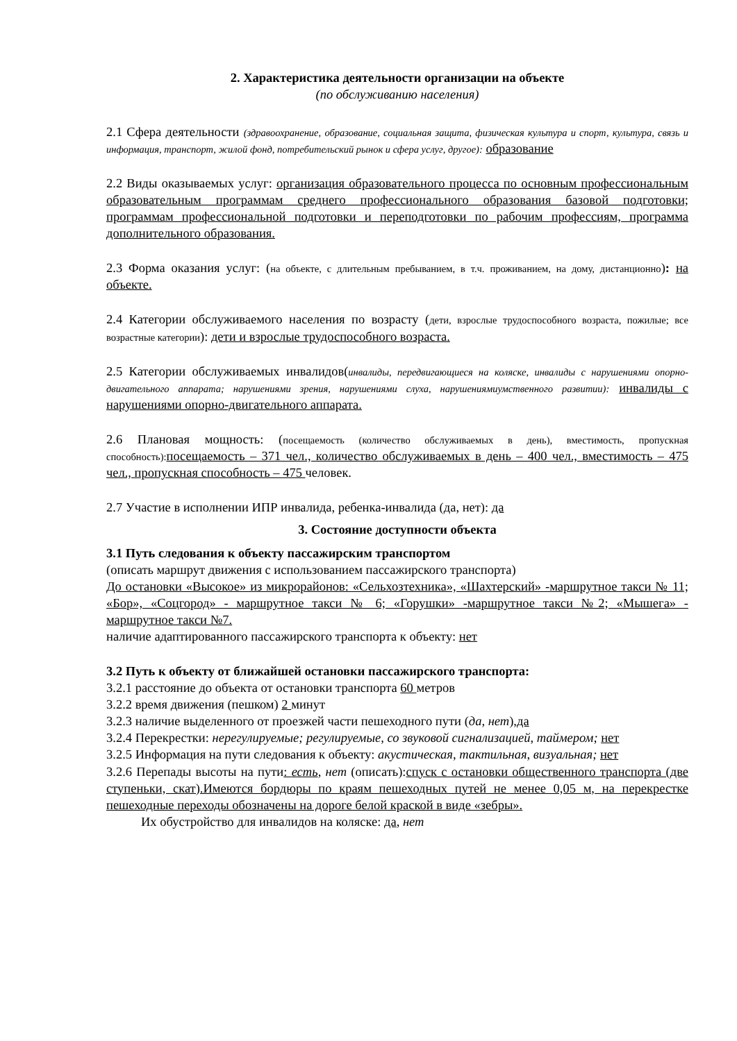2. Характеристика деятельности организации на объекте
(по обслуживанию населения)
2.1 Сфера деятельности (здравоохранение, образование, социальная защита, физическая культура и спорт, культура, связь и информация, транспорт, жилой фонд, потребительский рынок и сфера услуг, другое): образование
2.2 Виды оказываемых услуг: организация образовательного процесса по основным профессиональным образовательным программам среднего профессионального образования базовой подготовки; программам профессиональной подготовки и переподготовки по рабочим профессиям, программа дополнительного образования.
2.3 Форма оказания услуг: (на объекте, с длительным пребыванием, в т.ч. проживанием, на дому, дистанционно): на объекте.
2.4 Категории обслуживаемого населения по возрасту (дети, взрослые трудоспособного возраста, пожилые; все возрастные категории): дети и взрослые трудоспособного возраста.
2.5 Категории обслуживаемых инвалидов(инвалиды, передвигающиеся на коляске, инвалиды с нарушениями опорно-двигательного аппарата; нарушениями зрения, нарушениями слуха, нарушениямиумственного развитии): инвалиды с нарушениями опорно-двигательного аппарата.
2.6 Плановая мощность: (посещаемость (количество обслуживаемых в день), вместимость, пропускная способность): посещаемость – 371 чел., количество обслуживаемых в день – 400 чел., вместимость – 475 чел., пропускная способность – 475 человек.
2.7 Участие в исполнении ИПР инвалида, ребенка-инвалида (да, нет): да
3. Состояние доступности объекта
3.1 Путь следования к объекту пассажирским транспортом
(описать маршрут движения с использованием пассажирского транспорта)
До остановки «Высокое» из микрорайонов: «Сельхозтехника», «Шахтерский» -маршрутное такси № 11; «Бор», «Соцгород» - маршрутное такси № 6; «Горушки» -маршрутное такси №2; «Мышега» - маршрутное такси №7.
наличие адаптированного пассажирского транспорта к объекту: нет
3.2 Путь к объекту от ближайшей остановки пассажирского транспорта:
3.2.1 расстояние до объекта от остановки транспорта 60 метров
3.2.2 время движения (пешком) 2 минут
3.2.3 наличие выделенного от проезжей части пешеходного пути (да, нет),да
3.2.4 Перекрестки: нерегулируемые; регулируемые, со звуковой сигнализацией, таймером; нет
3.2.5 Информация на пути следования к объекту: акустическая, тактильная, визуальная; нет
3.2.6 Перепады высоты на пути: есть, нет (описать):спуск с остановки общественного транспорта (две ступеньки, скат).Имеются бордюры по краям пешеходных путей не менее 0,05 м, на перекрестке пешеходные переходы обозначены на дороге белой краской в виде «зебры».
Их обустройство для инвалидов на коляске: да, нет